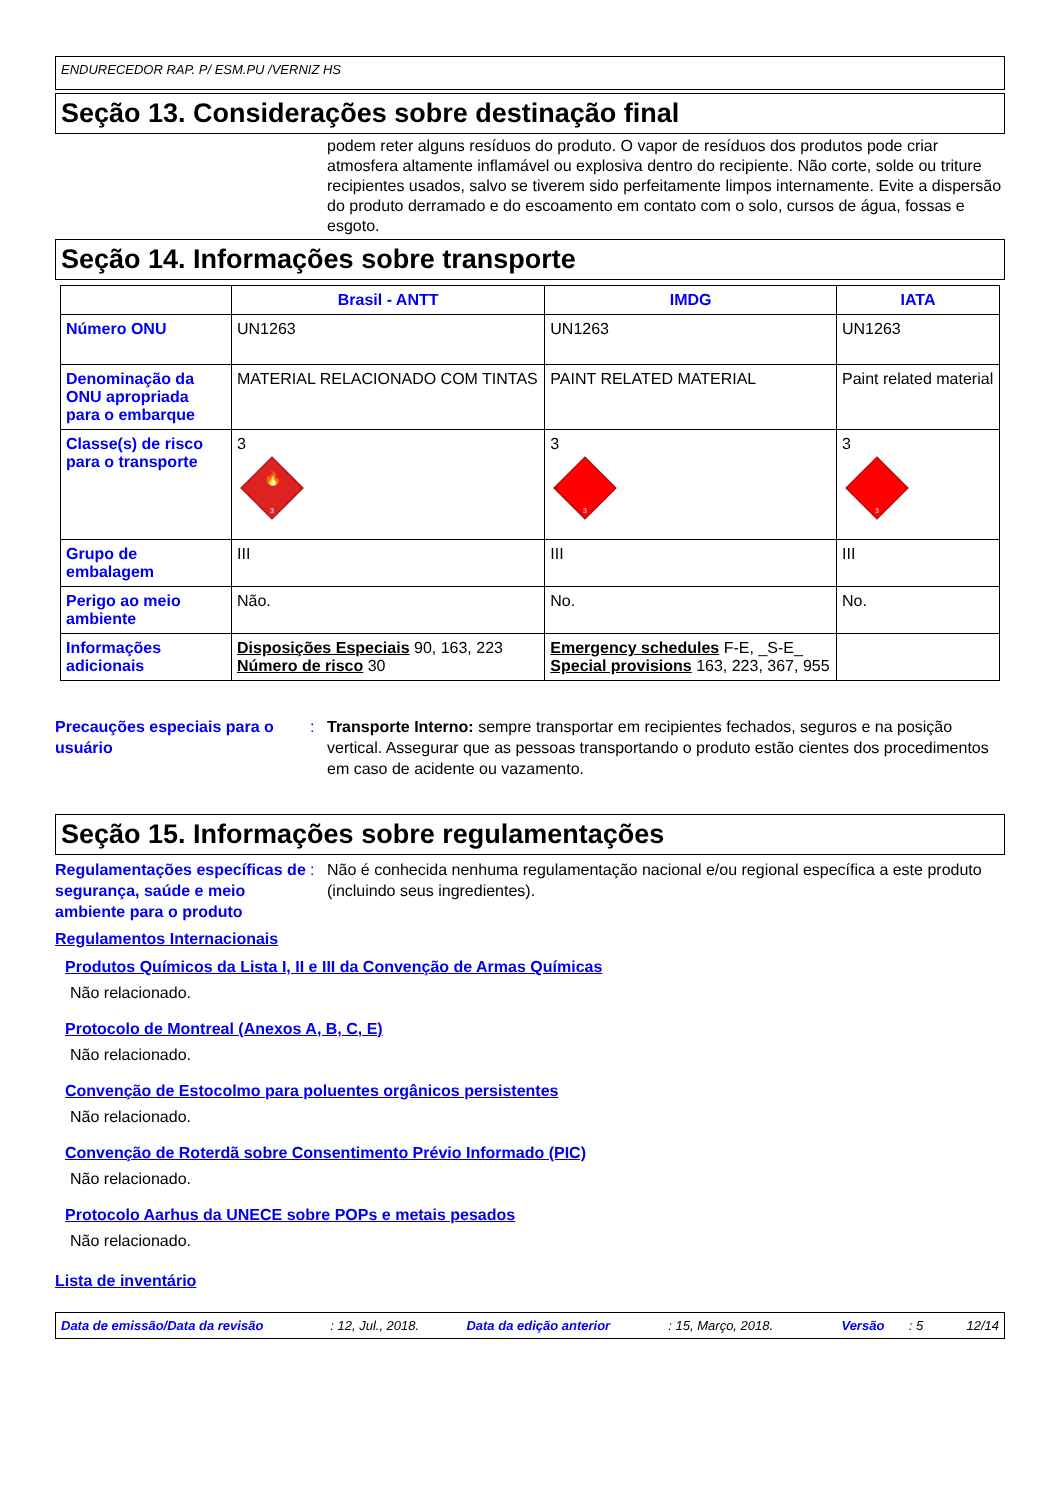ENDURECEDOR RAP. P/ ESM.PU /VERNIZ HS
Seção 13. Considerações sobre destinação final
podem reter alguns resíduos do produto. O vapor de resíduos dos produtos pode criar atmosfera altamente inflamável ou explosiva dentro do recipiente. Não corte, solde ou triture recipientes usados, salvo se tiverem sido perfeitamente limpos internamente. Evite a dispersão do produto derramado e do escoamento em contato com o solo, cursos de água, fossas e esgoto.
Seção 14. Informações sobre transporte
| | Brasil - ANTT | IMDG | IATA |
| --- | --- | --- | --- |
| Número ONU | UN1263 | UN1263 | UN1263 |
| Denominação da ONU apropriada para o embarque | MATERIAL RELACIONADO COM TINTAS | PAINT RELATED MATERIAL | Paint related material |
| Classe(s) de risco para o transporte | 3 🔥 3 | 3 3 | 3 3 |
| Grupo de embalagem | III | III | III |
| Perigo ao meio ambiente | Não. | No. | No. |
| Informações adicionais | Disposições Especiais 90, 163, 223 Número de risco 30 | Emergency schedules F-E, _S-E_ Special provisions 163, 223, 367, 955 | |
Precauções especiais para o usuário
: Transporte Interno: sempre transportar em recipientes fechados, seguros e na posição vertical. Assegurar que as pessoas transportando o produto estão cientes dos procedimentos em caso de acidente ou vazamento.
Seção 15. Informações sobre regulamentações
Regulamentações específicas de segurança, saúde e meio ambiente para o produto
: Não é conhecida nenhuma regulamentação nacional e/ou regional específica a este produto (incluindo seus ingredientes).
Regulamentos Internacionais
Produtos Químicos da Lista I, II e III da Convenção de Armas Químicas
Não relacionado.
Protocolo de Montreal (Anexos A, B, C, E)
Não relacionado.
Convenção de Estocolmo para poluentes orgânicos persistentes
Não relacionado.
Convenção de Roterdã sobre Consentimento Prévio Informado (PIC)
Não relacionado.
Protocolo Aarhus da UNECE sobre POPs e metais pesados
Não relacionado.
Lista de inventário
Data de emissão/Data da revisão: 12, Jul., 2018. Data da edição anterior: 15, Março, 2018. Versão: 5 12/14